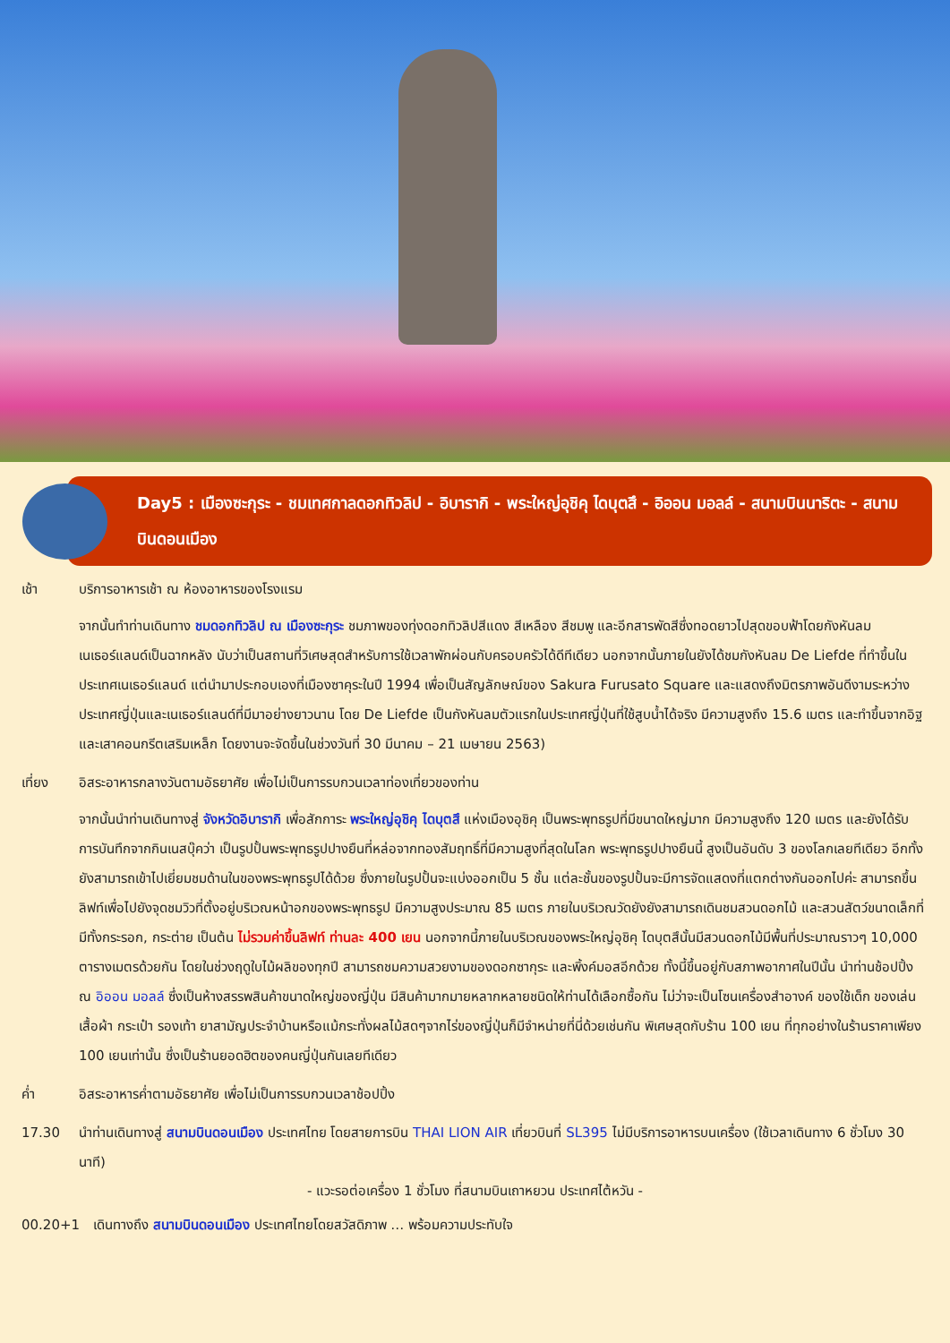Day5 : เมืองซะกุระ - ชมเทศกาลดอกทิวลิป - อิบารากิ - พระใหญ่อุชิคุ ไดบุตสึ - อิออน มอลล์ - สนามบินนาริตะ - สนามบินดอนเมือง
เช้า บริการอาหารเช้า ณ ห้องอาหารของโรงแรม
จากนั้นทำท่านเดินทาง ชมดอกทิวลิป ณ เมืองซะกุระ ชมภาพของทุ่งดอกทิวลิปสีแดง สีเหลือง สีชมพู และอีกสารพัดสีซึ่งทอดยาวไปสุดขอบฟ้าโดยกังหันลมเนเธอร์แลนด์เป็นฉากหลัง นับว่าเป็นสถานที่วิเศษสุดสำหรับการใช้เวลาพักผ่อนกับครอบครัวได้ดีทีเดียว นอกจากนั้นภายในยังได้ชมกังหันลม De Liefde ที่ทำขึ้นในประเทศเนเธอร์แลนด์ แต่นำมาประกอบเองที่เมืองซาคุระในปี 1994 เพื่อเป็นสัญลักษณ์ของ Sakura Furusato Square และแสดงถึงมิตรภาพอันดีงามระหว่างประเทศญี่ปุ่นและเนเธอร์แลนด์ที่มีมาอย่างยาวนาน โดย De Liefde เป็นกังหันลมตัวแรกในประเทศญี่ปุ่นที่ใช้สูบน้ำได้จริง มีความสูงถึง 15.6 เมตร และทำขึ้นจากอิฐและเสาคอนกรีตเสริมเหล็ก โดยงานจะจัดขึ้นในช่วงวันที่ 30 มีนาคม – 21 เมษายน 2563)
เที่ยง อิสระอาหารกลางวันตามอัธยาศัย เพื่อไม่เป็นการรบกวนเวลาท่องเที่ยวของท่าน
จากนั้นนำท่านเดินทางสู่ จังหวัดอิบารากิ เพื่อสักการะ พระใหญ่อุชิคุ ไดบุตสึ แห่งเมืองอุชิคุ เป็นพระพุทธรูปที่มีขนาดใหญ่มาก มีความสูงถึง 120 เมตร และยังได้รับการบันทึกจากกินเนสบุ๊คว่า เป็นรูปปั้นพระพุทธรูปปางยืนที่หล่อจากทองสัมฤทธิ์ที่มีความสูงที่สุดในโลก พระพุทธรูปปางยืนนี้ สูงเป็นอันดับ 3 ของโลกเลยทีเดียว อีกทั้งยังสามารถเข้าไปเยี่ยมชมด้านในของพระพุทธรูปได้ด้วย ซึ่งภายในรูปปั้นจะแบ่งออกเป็น 5 ชั้น แต่ละชั้นของรูปปั้นจะมีการจัดแสดงที่แตกต่างกันออกไปค่ะ สามารถขึ้นลิฟท์เพื่อไปยังจุดชมวิวที่ตั้งอยู่บริเวณหน้าอกของพระพุทธรูป มีความสูงประมาณ 85 เมตร ภายในบริเวณวัดยังยังสามารถเดินชมสวนดอกไม้ และสวนสัตว์ขนาดเล็กที่มีทั้งกระรอก, กระต่าย เป็นต้น ไม่รวมค่าขึ้นลิฟท์ ท่านละ 400 เยน นอกจากนี้ภายในบริเวณของพระใหญ่อุชิคุ ไดบุตสึนั้นมีสวนดอกไม้มีพื้นที่ประมาณราวๆ 10,000 ตารางเมตรด้วยกัน โดยในช่วงฤดูใบไม้ผลิของทุกปี สามารถชมความสวยงามของดอกซากุระ และพิ้งค์มอสอีกด้วย ทั้งนี้ขึ้นอยู่กับสภาพอากาศในปีนั้น นำท่านช้อปปิ้ง ณ อิออน มอลล์ ซึ่งเป็นห้างสรรพสินค้าขนาดใหญ่ของญี่ปุ่น มีสินค้ามากมายหลากหลายชนิดให้ท่านได้เลือกซื้อกัน ไม่ว่าจะเป็นโซนเครื่องสำอางค์ ของใช้เด็ก ของเล่น เสื้อผ้า กระเป๋า รองเท้า ยาสามัญประจำบ้านหรือแม้กระทั่งผลไม้สดๆจากไร่ของญี่ปุ่นก็มีจำหน่ายที่นี่ด้วยเช่นกัน พิเศษสุดกับร้าน 100 เยน ที่ทุกอย่างในร้านราคาเพียง 100 เยนเท่านั้น ซึ่งเป็นร้านยอดฮิตของคนญี่ปุ่นกันเลยทีเดียว
ค่ำ อิสระอาหารค่ำตามอัธยาศัย เพื่อไม่เป็นการรบกวนเวลาช้อปปิ้ง
17.30 นำท่านเดินทางสู่ สนามบินดอนเมือง ประเทศไทย โดยสายการบิน THAI LION AIR เที่ยวบินที่ SL395 ไม่มีบริการอาหารบนเครื่อง (ใช้เวลาเดินทาง 6 ชั่วโมง 30 นาที)
- แวะรอต่อเครื่อง 1 ชั่วโมง ที่สนามบินเถาหยวน ประเทศไต้หวัน -
00.20+1 เดินทางถึง สนามบินดอนเมือง ประเทศไทยโดยสวัสดิภาพ … พร้อมความประทับใจ